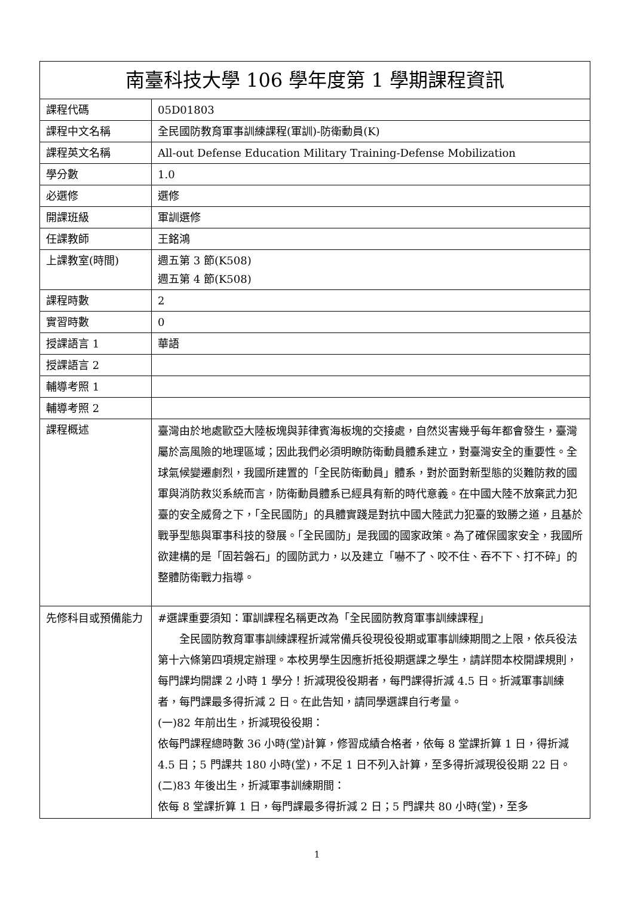| 南臺科技大學 106 學年度第 1 學期課程資訊 | |
| --- | --- |
| 課程代碼 | 05D01803 |
| 課程中文名稱 | 全民國防教育軍事訓練課程(軍訓)-防衛動員(K) |
| 課程英文名稱 | All-out Defense Education Military Training-Defense Mobilization |
| 學分數 | 1.0 |
| 必選修 | 選修 |
| 開課班級 | 軍訓選修 |
| 任課教師 | 王銘鴻 |
| 上課教室(時間) | 週五第 3 節(K508) 週五第 4 節(K508) |
| 課程時數 | 2 |
| 實習時數 | 0 |
| 授課語言 1 | 華語 |
| 授課語言 2 | |
| 輔導考照 1 | |
| 輔導考照 2 | |
| 課程概述 | 臺灣由於地處歐亞大陸板塊與菲律賓海板塊的交接處，自然災害幾乎每年都會發生，臺灣屬於高風險的地理區域；因此我們必須明瞭防衛動員體系建立，對臺灣安全的重要性。全球氣候變遷劇烈，我國所建置的「全民防衛動員」體系，對於面對新型態的災難防救的國軍與消防救災系統而言，防衛動員體系已經具有新的時代意義。在中國大陸不放棄武力犯臺的安全威脅之下，「全民國防」的具體實踐是對抗中國大陸武力犯臺的致勝之道，且基於戰爭型態與軍事科技的發展。「全民國防」是我國的國家政策。為了確保國家安全，我國所欲建構的是「固若磐石」的國防武力，以及建立「嚇不了、咬不住、吞不下、打不碎」的整體防衛戰力指導。 |
| 先修科目或預備能力 | #選課重要須知：軍訓課程名稱更改為「全民國防教育軍事訓練課程」 全民國防教育軍事訓練課程折減常備兵役現役役期或軍事訓練期間之上限，依兵役法第十六條第四項規定辦理。本校男學生因應折抵役期選課之學生，請詳閱本校開課規則，每門課均開課 2 小時 1 學分！折減現役役期者，每門課得折減 4.5 日。折減軍事訓練者，每門課最多得折減 2 日。在此告知，請同學選課自行考量。 (一)82 年前出生，折減現役役期： 依每門課程總時數 36 小時(堂)計算，修習成績合格者，依每 8 堂課折算 1 日，得折減 4.5 日；5 門課共 180 小時(堂)，不足 1 日不列入計算，至多得折減現役役期 22 日。 (二)83 年後出生，折減軍事訓練期間： 依每 8 堂課折算 1 日，每門課最多得折減 2 日；5 門課共 80 小時(堂)，至多 |
1